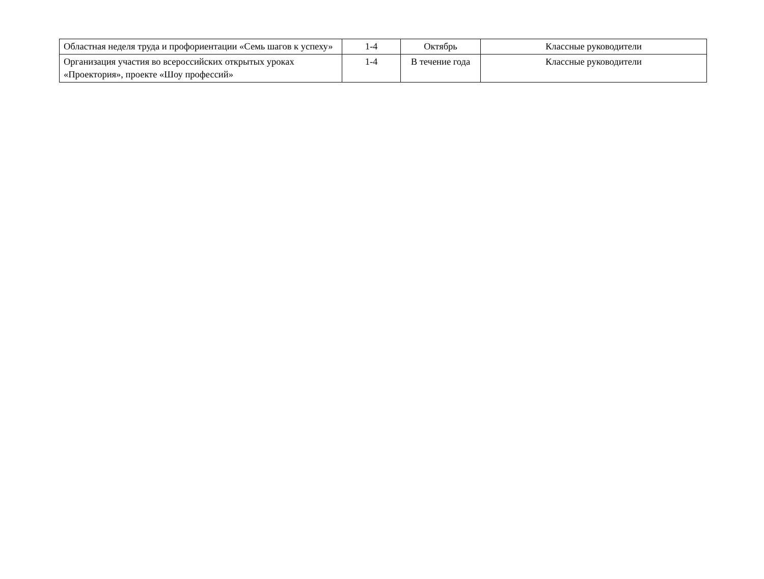| Областная неделя труда и профориентации «Семь шагов к успеху» | 1-4 | Октябрь | Классные руководители |
| Организация участия во всероссийских открытых уроках «Проектория», проекте «Шоу профессий» | 1-4 | В течение года | Классные руководители |